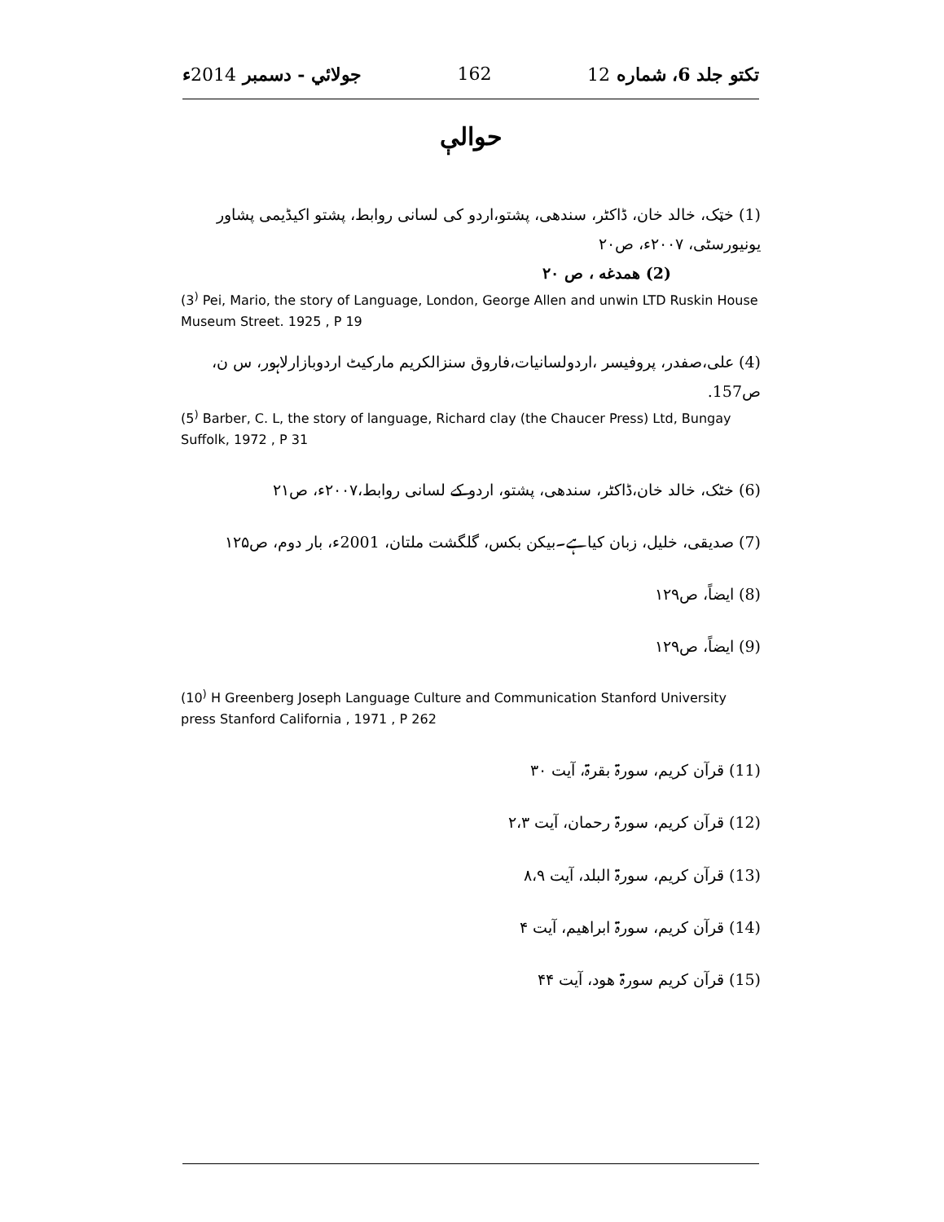تکتو جلد 6، شماره 12 162 جولائي - دسمبر 2014ء
حوالې
(1) خټک، خالد خان، ڈاکٹر، سندھی، پشتو،اردو کی لسانی روابط، پشتو اکیڈیمی پشاور یونیورسٹی، ۲۰۰۷ء، ص۲۰
(2) همدغه ، ص ۲۰
(3<sup>)</sup> Pei, Mario, the story of Language, London, George Allen and unwin LTD Ruskin House Museum Street. 1925 , P 19
(4) علی،صفدر، پروفیسر ،اردولسانیات،فاروق سنزالکریم مارکیٹ اردوبازارلاہور، س ن، ص157.
(5<sup>)</sup> Barber, C. L, the story of language, Richard clay (the Chaucer Press) Ltd, Bungay Suffolk, 1972 , P 31
(6) خٹک، خالد خان،ڈاکٹر، سندھی، پشتو، اردو کے لسانی روابط،۲۰۰۷ء، ص۲۱
(7) صدیقی، خلیل، زبان کیاہے۔بیکن بکس، گلگشت ملتان، 2001ء، بار دوم، ص۱۲۵
(8) ایضاً، ص۱۲۹
(9) ایضاً، ص۱۲۹
(10<sup>)</sup> H Greenberg Joseph Language Culture and Communication Stanford University press Stanford California , 1971 , P 262
(11) قرآن کریم، سورۃ بقرۃ، آیت ۳۰
(12) قرآن کریم، سورۃ رحمان، آیت ۲،۳
(13) قرآن کریم، سورۃ البلد، آیت ۸،۹
(14) قرآن کریم، سورۃ ابراھیم، آیت ۴
(15) قرآن کریم سورۃ ھود، آیت ۴۴